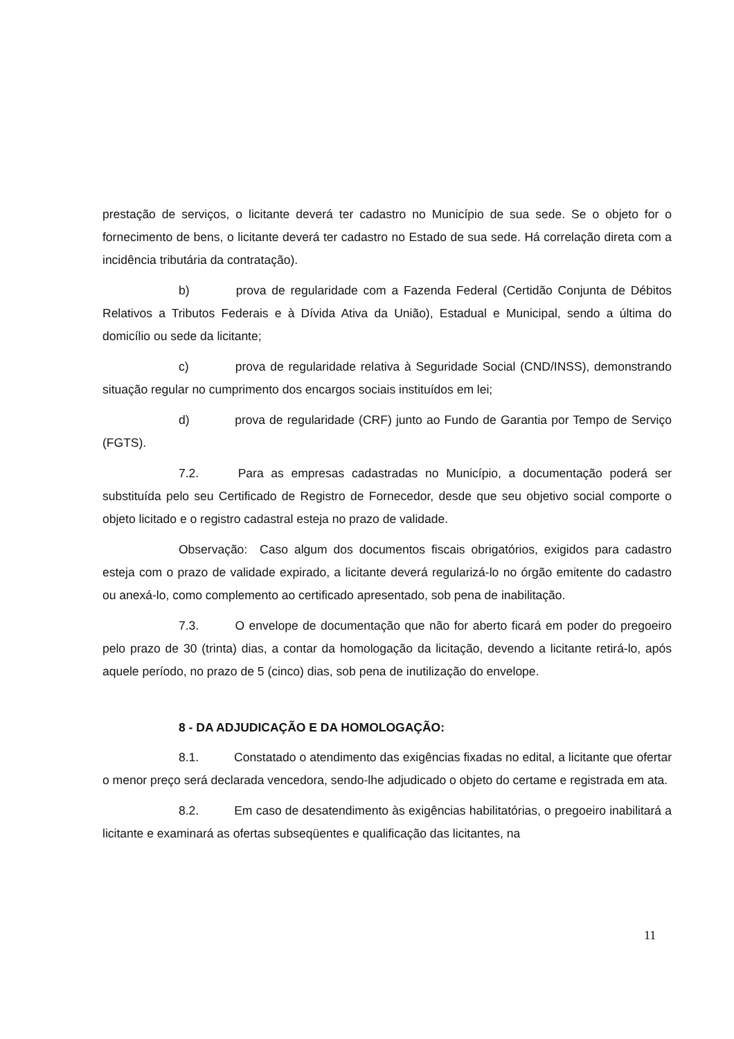prestação de serviços, o licitante deverá ter cadastro no Município de sua sede. Se o objeto for o fornecimento de bens, o licitante deverá ter cadastro no Estado de sua sede. Há correlação direta com a incidência tributária da contratação).
b) prova de regularidade com a Fazenda Federal (Certidão Conjunta de Débitos Relativos a Tributos Federais e à Dívida Ativa da União), Estadual e Municipal, sendo a última do domicílio ou sede da licitante;
c) prova de regularidade relativa à Seguridade Social (CND/INSS), demonstrando situação regular no cumprimento dos encargos sociais instituídos em lei;
d) prova de regularidade (CRF) junto ao Fundo de Garantia por Tempo de Serviço (FGTS).
7.2. Para as empresas cadastradas no Município, a documentação poderá ser substituída pelo seu Certificado de Registro de Fornecedor, desde que seu objetivo social comporte o objeto licitado e o registro cadastral esteja no prazo de validade.
Observação: Caso algum dos documentos fiscais obrigatórios, exigidos para cadastro esteja com o prazo de validade expirado, a licitante deverá regularizá-lo no órgão emitente do cadastro ou anexá-lo, como complemento ao certificado apresentado, sob pena de inabilitação.
7.3. O envelope de documentação que não for aberto ficará em poder do pregoeiro pelo prazo de 30 (trinta) dias, a contar da homologação da licitação, devendo a licitante retirá-lo, após aquele período, no prazo de 5 (cinco) dias, sob pena de inutilização do envelope.
8 - DA ADJUDICAÇÃO E DA HOMOLOGAÇÃO:
8.1. Constatado o atendimento das exigências fixadas no edital, a licitante que ofertar o menor preço será declarada vencedora, sendo-lhe adjudicado o objeto do certame e registrada em ata.
8.2. Em caso de desatendimento às exigências habilitatórias, o pregoeiro inabilitará a licitante e examinará as ofertas subseqüentes e qualificação das licitantes, na
11